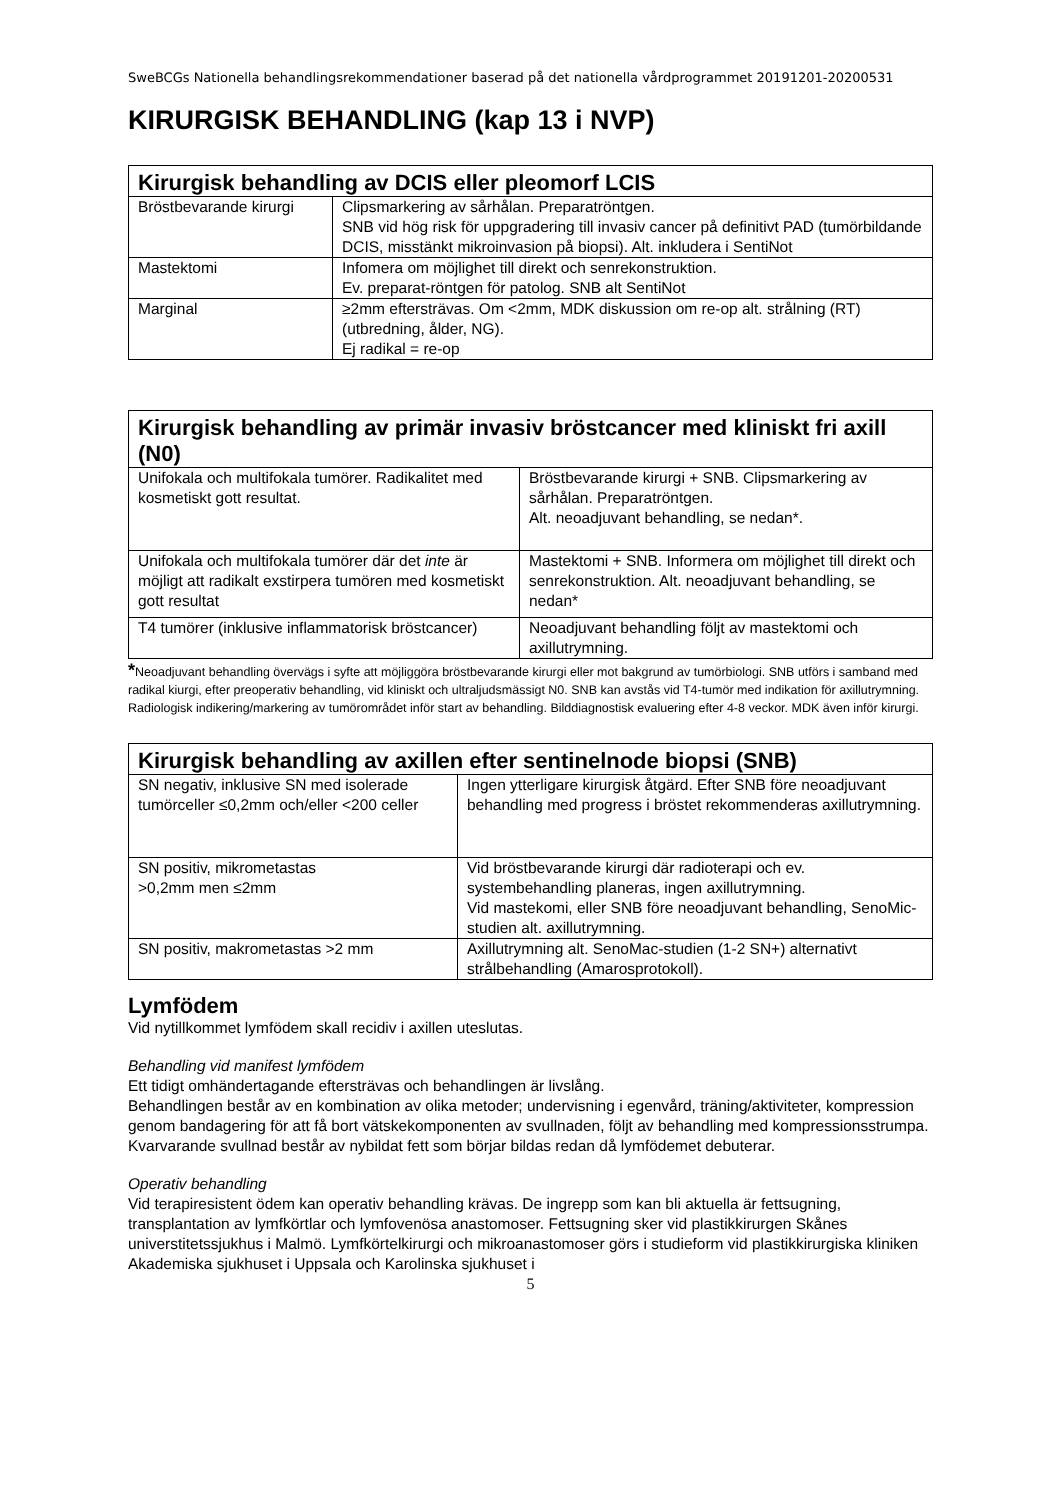SweBCGs Nationella behandlingsrekommendationer baserad på det nationella vårdprogrammet 20191201-20200531
KIRURGISK BEHANDLING (kap 13 i NVP)
| Kirurgisk behandling av DCIS eller pleomorf LCIS | |
| --- | --- |
| Bröstbevarande kirurgi | Clipsmarkering av sårhålan. Preparatröntgen. SNB vid hög risk för uppgradering till invasiv cancer på definitivt PAD (tumörbildande DCIS, misstänkt mikroinvasion på biopsi). Alt. inkludera i SentiNot |
| Mastektomi | Infomera om möjlighet till direkt och senrekonstruktion. Ev. preparat-röntgen för patolog. SNB alt SentiNot |
| Marginal | ≥2mm eftersträvas. Om <2mm, MDK diskussion om re-op alt. strålning (RT) (utbredning, ålder, NG). Ej radikal = re-op |
| Kirurgisk behandling av primär invasiv bröstcancer med kliniskt fri axill (N0) | |
| --- | --- |
| Unifokala och multifokala tumörer. Radikalitet med kosmetiskt gott resultat. | Bröstbevarande kirurgi + SNB. Clipsmarkering av sårhålan. Preparatröntgen. Alt. neoadjuvant behandling, se nedan*. |
| Unifokala och multifokala tumörer där det inte är möjligt att radikalt exstirpera tumören med kosmetiskt gott resultat | Mastektomi + SNB. Informera om möjlighet till direkt och senrekonstruktion. Alt. neoadjuvant behandling, se nedan* |
| T4 tumörer (inklusive inflammatorisk bröstcancer) | Neoadjuvant behandling följt av mastektomi och axillutrymning. |
*Neoadjuvant behandling övervägs i syfte att möjliggöra bröstbevarande kirurgi eller mot bakgrund av tumörbiologi. SNB utförs i samband med radikal kiurgi, efter preoperativ behandling, vid kliniskt och ultraljudsmässigt N0. SNB kan avstås vid T4-tumör med indikation för axillutrymning. Radiologisk indikering/markering av tumörområdet inför start av behandling. Bilddiagnostisk evaluering efter 4-8 veckor. MDK även inför kirurgi.
| Kirurgisk behandling av axillen efter sentinelnode biopsi (SNB) | |
| --- | --- |
| SN negativ, inklusive SN med isolerade tumörceller ≤0,2mm och/eller <200 celler | Ingen ytterligare kirurgisk åtgärd. Efter SNB före neoadjuvant behandling med progress i bröstet rekommenderas axillutrymning. |
| SN positiv, mikrometastas >0,2mm men ≤2mm | Vid bröstbevarande kirurgi där radioterapi och ev. systembehandling planeras, ingen axillutrymning. Vid mastekomi, eller SNB före neoadjuvant behandling, SenoMic-studien alt. axillutrymning. |
| SN positiv, makrometastas >2 mm | Axillutrymning alt. SenoMac-studien (1-2 SN+) alternativt strålbehandling (Amarosprotokoll). |
Lymfödem
Vid nytillkommet lymfödem skall recidiv i axillen uteslutas.
Behandling vid manifest lymfödem
Ett tidigt omhändertagande eftersträvas och behandlingen är livslång.
Behandlingen består av en kombination av olika metoder; undervisning i egenvård, träning/aktiviteter, kompression genom bandagering för att få bort vätskekomponenten av svullnaden, följt av behandling med kompressionsstrumpa. Kvarvarande svullnad består av nybildat fett som börjar bildas redan då lymfödemet debuterar.
Operativ behandling
Vid terapiresistent ödem kan operativ behandling krävas. De ingrepp som kan bli aktuella är fettsugning, transplantation av lymfkörtlar och lymfovenösa anastomoser. Fettsugning sker vid plastikkirurgen Skånes universtitetssjukhus i Malmö. Lymfkörtelkirurgi och mikroanastomoser görs i studieform vid plastikkirurgiska kliniken Akademiska sjukhuset i Uppsala och Karolinska sjukhuset i
5